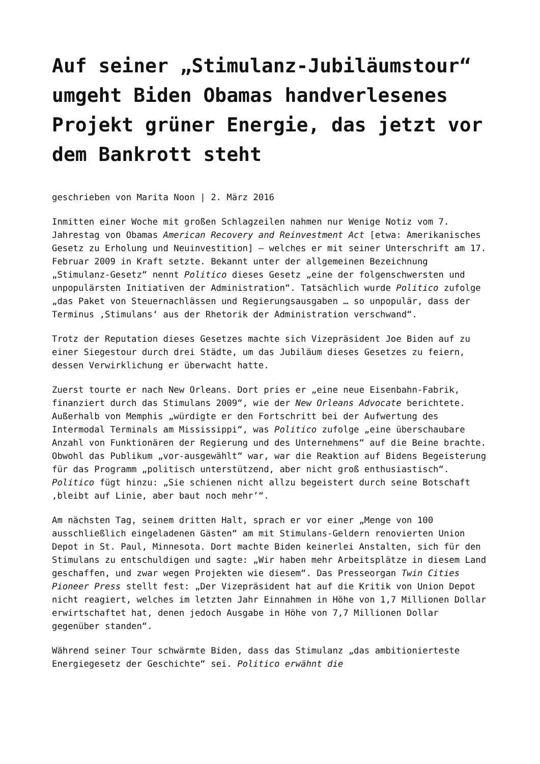Auf seiner „Stimulanz-Jubiläumstour“ umgeht Biden Obamas handverlesenes Projekt grüner Energie, das jetzt vor dem Bankrott steht
geschrieben von Marita Noon | 2. März 2016
Inmitten einer Woche mit großen Schlagzeilen nahmen nur Wenige Notiz vom 7. Jahrestag von Obamas American Recovery and Reinvestment Act [etwa: Amerikanisches Gesetz zu Erholung und Neuinvestition] – welches er mit seiner Unterschrift am 17. Februar 2009 in Kraft setzte. Bekannt unter der allgemeinen Bezeichnung „Stimulanz-Gesetz“ nennt Politico dieses Gesetz „eine der folgenschwersten und unpopulärsten Initiativen der Administration“. Tatsächlich wurde Politico zufolge „das Paket von Steuernachlässen und Regierungsausgaben … so unpopulär, dass der Terminus ‚Stimulans‘ aus der Rhetorik der Administration verschwand“.
Trotz der Reputation dieses Gesetzes machte sich Vizepräsident Joe Biden auf zu einer Siegestour durch drei Städte, um das Jubiläum dieses Gesetzes zu feiern, dessen Verwirklichung er überwacht hatte.
Zuerst tourte er nach New Orleans. Dort pries er „eine neue Eisenbahn-Fabrik, finanziert durch das Stimulans 2009“, wie der New Orleans Advocate berichtete. Außerhalb von Memphis „würdigte er den Fortschritt bei der Aufwertung des Intermodal Terminals am Mississippi“, was Politico zufolge „eine überschaubare Anzahl von Funktionären der Regierung und des Unternehmens“ auf die Beine brachte. Obwohl das Publikum „vor-ausgewählt“ war, war die Reaktion auf Bidens Begeisterung für das Programm „politisch unterstützend, aber nicht groß enthusiastisch“. Politico fügt hinzu: „Sie schienen nicht allzu begeistert durch seine Botschaft ‚bleibt auf Linie, aber baut noch mehr’“.
Am nächsten Tag, seinem dritten Halt, sprach er vor einer „Menge von 100 ausschließlich eingeladenen Gästen“ am mit Stimulans-Geldern renovierten Union Depot in St. Paul, Minnesota. Dort machte Biden keinerlei Anstalten, sich für den Stimulans zu entschuldigen und sagte: „Wir haben mehr Arbeitsplätze in diesem Land geschaffen, und zwar wegen Projekten wie diesem“. Das Presseorgan Twin Cities Pioneer Press stellt fest: „Der Vizepräsident hat auf die Kritik von Union Depot nicht reagiert, welches im letzten Jahr Einnahmen in Höhe von 1,7 Millionen Dollar erwirtschaftet hat, denen jedoch Ausgabe in Höhe von 7,7 Millionen Dollar gegenüber standen“.
Während seiner Tour schwärmte Biden, dass das Stimulanz „das ambitionierteste Energiegesetz der Geschichte“ sei. Politico erwähnt die